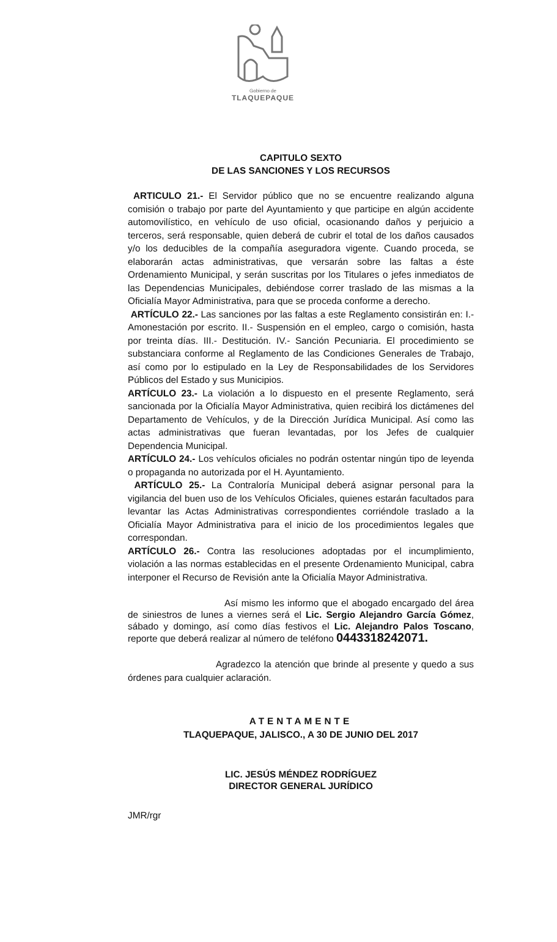Gobierno de
TLAQUEPAQUE
CAPITULO SEXTO
DE LAS SANCIONES Y LOS RECURSOS
ARTICULO 21.- El Servidor público que no se encuentre realizando alguna comisión o trabajo por parte del Ayuntamiento y que participe en algún accidente automovilístico, en vehículo de uso oficial, ocasionando daños y perjuicio a terceros, será responsable, quien deberá de cubrir el total de los daños causados y/o los deducibles de la compañía aseguradora vigente. Cuando proceda, se elaborarán actas administrativas, que versarán sobre las faltas a éste Ordenamiento Municipal, y serán suscritas por los Titulares o jefes inmediatos de las Dependencias Municipales, debiéndose correr traslado de las mismas a la Oficialía Mayor Administrativa, para que se proceda conforme a derecho.
ARTÍCULO 22.- Las sanciones por las faltas a este Reglamento consistirán en: I.- Amonestación por escrito. II.- Suspensión en el empleo, cargo o comisión, hasta por treinta días. III.- Destitución. IV.- Sanción Pecuniaria. El procedimiento se substanciara conforme al Reglamento de las Condiciones Generales de Trabajo, así como por lo estipulado en la Ley de Responsabilidades de los Servidores Públicos del Estado y sus Municipios.
ARTÍCULO 23.- La violación a lo dispuesto en el presente Reglamento, será sancionada por la Oficialía Mayor Administrativa, quien recibirá los dictámenes del Departamento de Vehículos, y de la Dirección Jurídica Municipal. Así como las actas administrativas que fueran levantadas, por los Jefes de cualquier Dependencia Municipal.
ARTÍCULO 24.- Los vehículos oficiales no podrán ostentar ningún tipo de leyenda o propaganda no autorizada por el H. Ayuntamiento.
ARTÍCULO 25.- La Contraloría Municipal deberá asignar personal para la vigilancia del buen uso de los Vehículos Oficiales, quienes estarán facultados para levantar las Actas Administrativas correspondientes corriéndole traslado a la Oficialía Mayor Administrativa para el inicio de los procedimientos legales que correspondan.
ARTÍCULO 26.- Contra las resoluciones adoptadas por el incumplimiento, violación a las normas establecidas en el presente Ordenamiento Municipal, cabra interponer el Recurso de Revisión ante la Oficialía Mayor Administrativa.
Así mismo les informo que el abogado encargado del área de siniestros de lunes a viernes será el Lic. Sergio Alejandro García Gómez, sábado y domingo, así como días festivos el Lic. Alejandro Palos Toscano, reporte que deberá realizar al número de teléfono 0443318242071.
Agradezco la atención que brinde al presente y quedo a sus órdenes para cualquier aclaración.
ATENTAMENTE
TLAQUEPAQUE, JALISCO., A 30 DE JUNIO DEL 2017
LIC. JESÚS MÉNDEZ RODRÍGUEZ
DIRECTOR GENERAL JURÍDICO
JMR/rgr